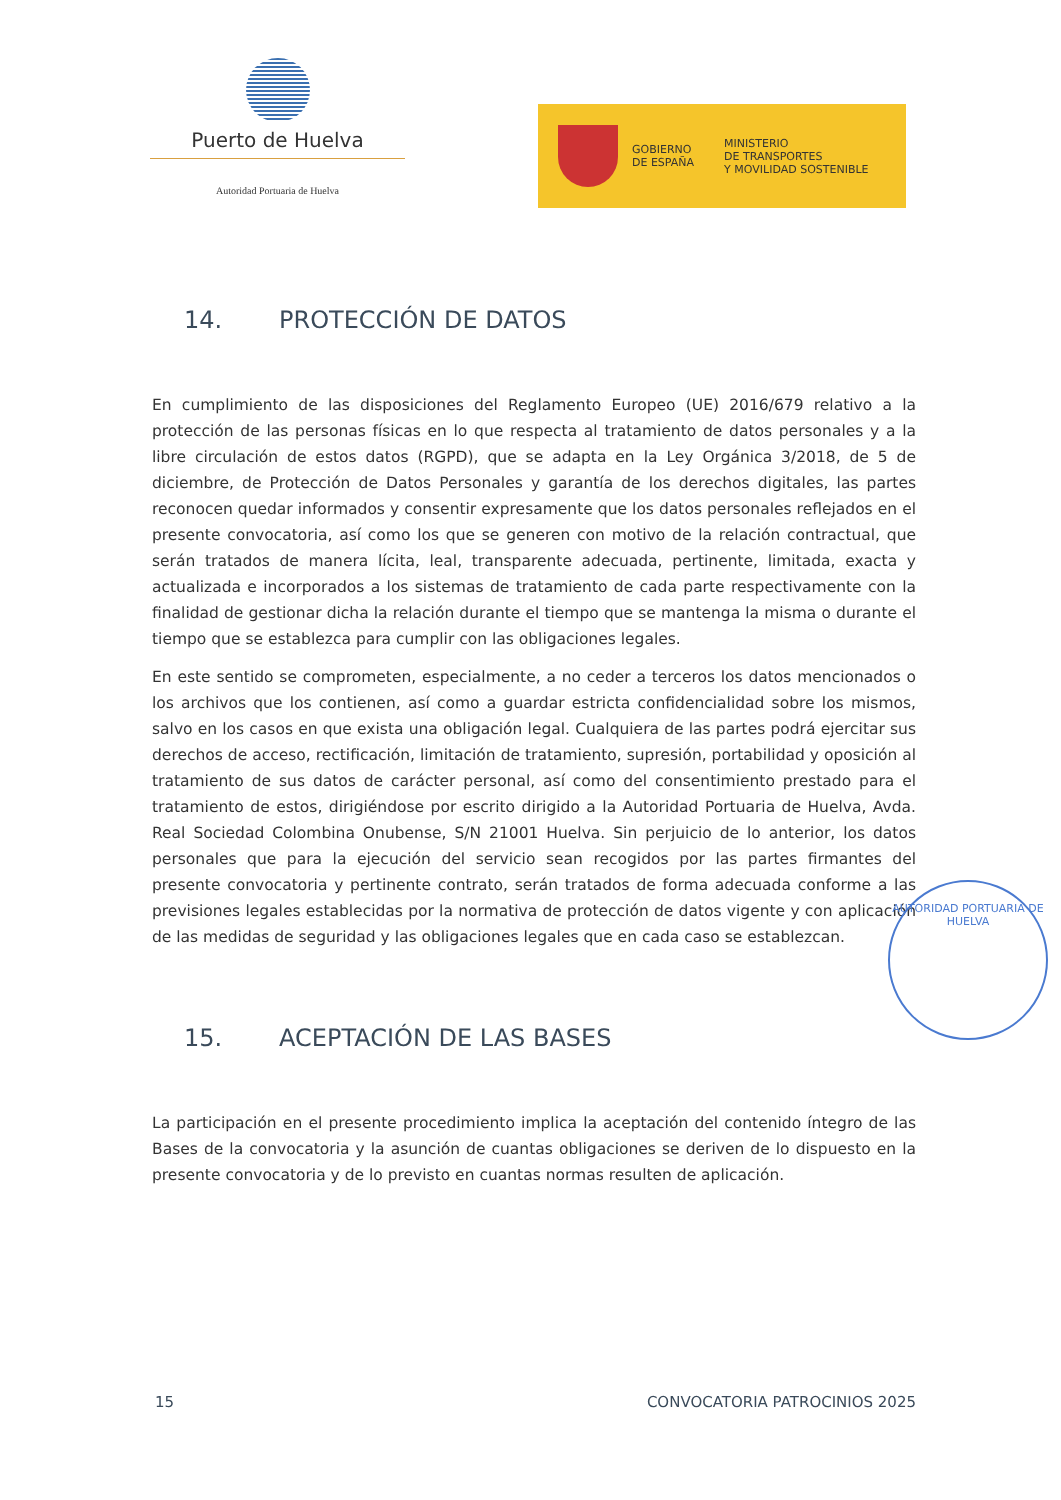Puerto de Huelva
Autoridad Portuaria de Huelva
GOBIERNO
DE ESPAÑA
MINISTERIO
DE TRANSPORTES
Y MOVILIDAD SOSTENIBLE
14. PROTECCIÓN DE DATOS
En cumplimiento de las disposiciones del Reglamento Europeo (UE) 2016/679 relativo a la protección de las personas físicas en lo que respecta al tratamiento de datos personales y a la libre circulación de estos datos (RGPD), que se adapta en la Ley Orgánica 3/2018, de 5 de diciembre, de Protección de Datos Personales y garantía de los derechos digitales, las partes reconocen quedar informados y consentir expresamente que los datos personales reflejados en el presente convocatoria, así como los que se generen con motivo de la relación contractual, que serán tratados de manera lícita, leal, transparente adecuada, pertinente, limitada, exacta y actualizada e incorporados a los sistemas de tratamiento de cada parte respectivamente con la finalidad de gestionar dicha la relación durante el tiempo que se mantenga la misma o durante el tiempo que se establezca para cumplir con las obligaciones legales.
En este sentido se comprometen, especialmente, a no ceder a terceros los datos mencionados o los archivos que los contienen, así como a guardar estricta confidencialidad sobre los mismos, salvo en los casos en que exista una obligación legal. Cualquiera de las partes podrá ejercitar sus derechos de acceso, rectificación, limitación de tratamiento, supresión, portabilidad y oposición al tratamiento de sus datos de carácter personal, así como del consentimiento prestado para el tratamiento de estos, dirigiéndose por escrito dirigido a la Autoridad Portuaria de Huelva, Avda. Real Sociedad Colombina Onubense, S/N 21001 Huelva. Sin perjuicio de lo anterior, los datos personales que para la ejecución del servicio sean recogidos por las partes firmantes del presente convocatoria y pertinente contrato, serán tratados de forma adecuada conforme a las previsiones legales establecidas por la normativa de protección de datos vigente y con aplicación de las medidas de seguridad y las obligaciones legales que en cada caso se establezcan.
15. ACEPTACIÓN DE LAS BASES
La participación en el presente procedimiento implica la aceptación del contenido íntegro de las Bases de la convocatoria y la asunción de cuantas obligaciones se deriven de lo dispuesto en la presente convocatoria y de lo previsto en cuantas normas resulten de aplicación.
AUTORIDAD PORTUARIA DE HUELVA
15 CONVOCATORIA PATROCINIOS 2025